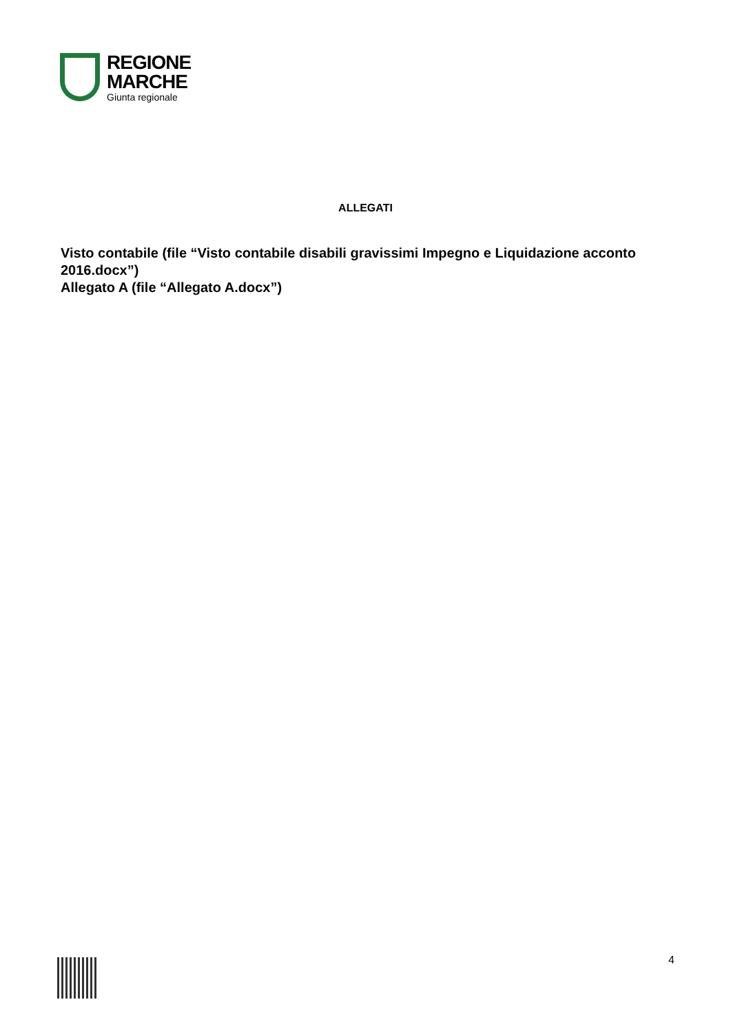REGIONE
MARCHE
Giunta regionale
ALLEGATI
Visto contabile (file “Visto contabile disabili gravissimi Impegno e Liquidazione acconto 2016.docx”)
Allegato A (file “Allegato A.docx”)
4